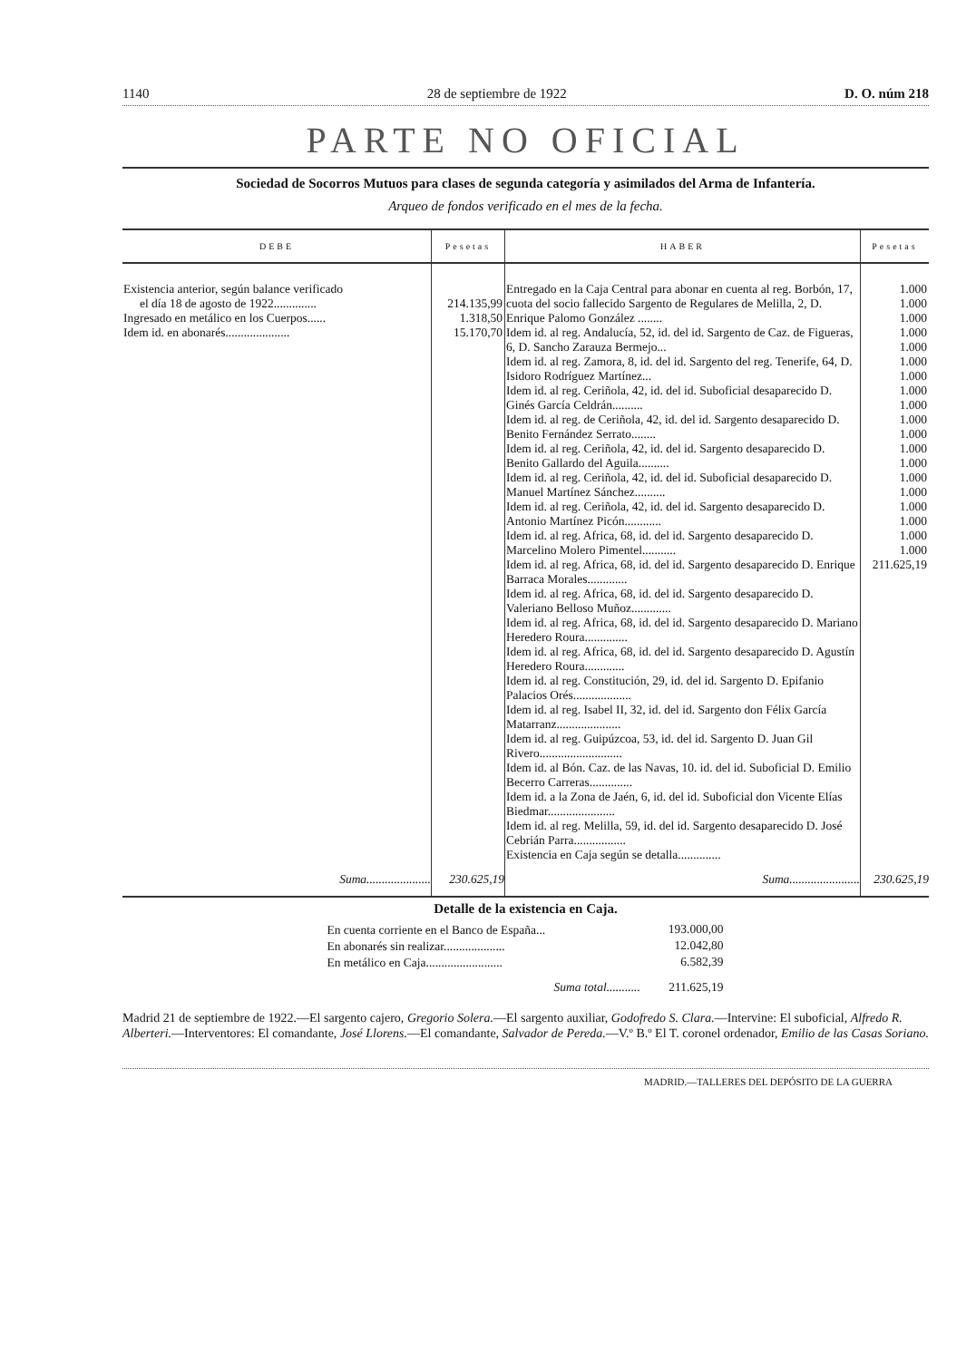1140 28 de septiembre de 1922 D. O. núm 218
PARTE NO OFICIAL
Sociedad de Socorros Mutuos para clases de segunda categoría y asimilados del Arma de Infantería.
Arqueo de fondos verificado en el mes de la fecha.
| DEBE | Pesetas | HABER | Pesetas |
| --- | --- | --- | --- |
| Existencia anterior, según balance verificado el día 18 de agosto de 1922.............. Ingresado en metálico en los Cuerpos...... Idem id. en abonarés..................... | 214.135,99 1.318,50 15.170,70 | Entregado en la Caja Central para abonar en cuenta al reg. Borbón, 17, cuota del socio fallecido Sargento de Regulares de Melilla, 2, D. Enrique Palomo González ........ Idem id. al reg. Andalucía, 52, id. del id. Sargento de Caz. de Figueras, 6, D. Sancho Zarauza Bermejo... Idem id. al reg. Zamora, 8, id. del id. Sargento del reg. Tenerife, 64, D. Isidoro Rodríguez Martínez... Idem id. al reg. Ceriñola, 42, id. del id. Suboficial desaparecido D. Ginés García Celdrán.......... Idem id. al reg. de Ceriñola, 42, id. del id. Sargento desaparecido D. Benito Fernández Serrato........ Idem id. al reg. Ceriñola, 42, id. del id. Sargento desaparecido D. Benito Gallardo del Aguila.......... Idem id. al reg. Ceriñola, 42, id. del id. Suboficial desaparecido D. Manuel Martínez Sánchez.......... Idem id. al reg. Ceriñola, 42, id. del id. Sargento desaparecido D. Antonio Martínez Picón............ Idem id. al reg. Africa, 68, id. del id. Sargento desaparecido D. Marcelino Molero Pimentel........... Idem id. al reg. Africa, 68, id. del id. Sargento desaparecido D. Enrique Barraca Morales............. Idem id. al reg. Africa, 68, id. del id. Sargento desaparecido D. Valeriano Belloso Muñoz............. Idem id. al reg. Africa, 68, id. del id. Sargento desaparecido D. Mariano Heredero Roura.............. Idem id. al reg. Africa, 68, id. del id. Sargento desaparecido D. Agustín Heredero Roura............. Idem id. al reg. Constitución, 29, id. del id. Sargento D. Epifanio Palacios Orés................... Idem id. al reg. Isabel II, 32, id. del id. Sargento don Félix García Matarranz..................... Idem id. al reg. Guipúzcoa, 53, id. del id. Sargento D. Juan Gil Rivero........................... Idem id. al Bón. Caz. de las Navas, 10. id. del id. Suboficial D. Emilio Becerro Carreras.............. Idem id. a la Zona de Jaén, 6, id. del id. Suboficial don Vicente Elías Biedmar...................... Idem id. al reg. Melilla, 59, id. del id. Sargento desaparecido D. José Cebrián Parra................. Existencia en Caja según se detalla.............. | 1.000 1.000 1.000 1.000 1.000 1.000 1.000 1.000 1.000 1.000 1.000 1.000 1.000 1.000 1.000 1.000 1.000 1.000 1.000 211.625,19 |
| Suma..................... | 230.625,19 | Suma....................... | 230.625,19 |
Detalle de la existencia en Caja.
| En cuenta corriente en el Banco de España... | 193.000,00 |
| En abonarés sin realizar.................... | 12.042,80 |
| En metálico en Caja......................... | 6.582,39 |
| Suma total........... | 211.625,19 |
Madrid 21 de septiembre de 1922.—El sargento cajero, Gregorio Solera.—El sargento auxiliar, Godofredo S. Clara.—Intervine: El suboficial, Alfredo R. Alberteri.—Interventores: El comandante, José Llorens.—El comandante, Salvador de Pereda.—V.º B.º El T. coronel ordenador, Emilio de las Casas Soriano.
MADRID.—TALLERES DEL DEPÓSITO DE LA GUERRA